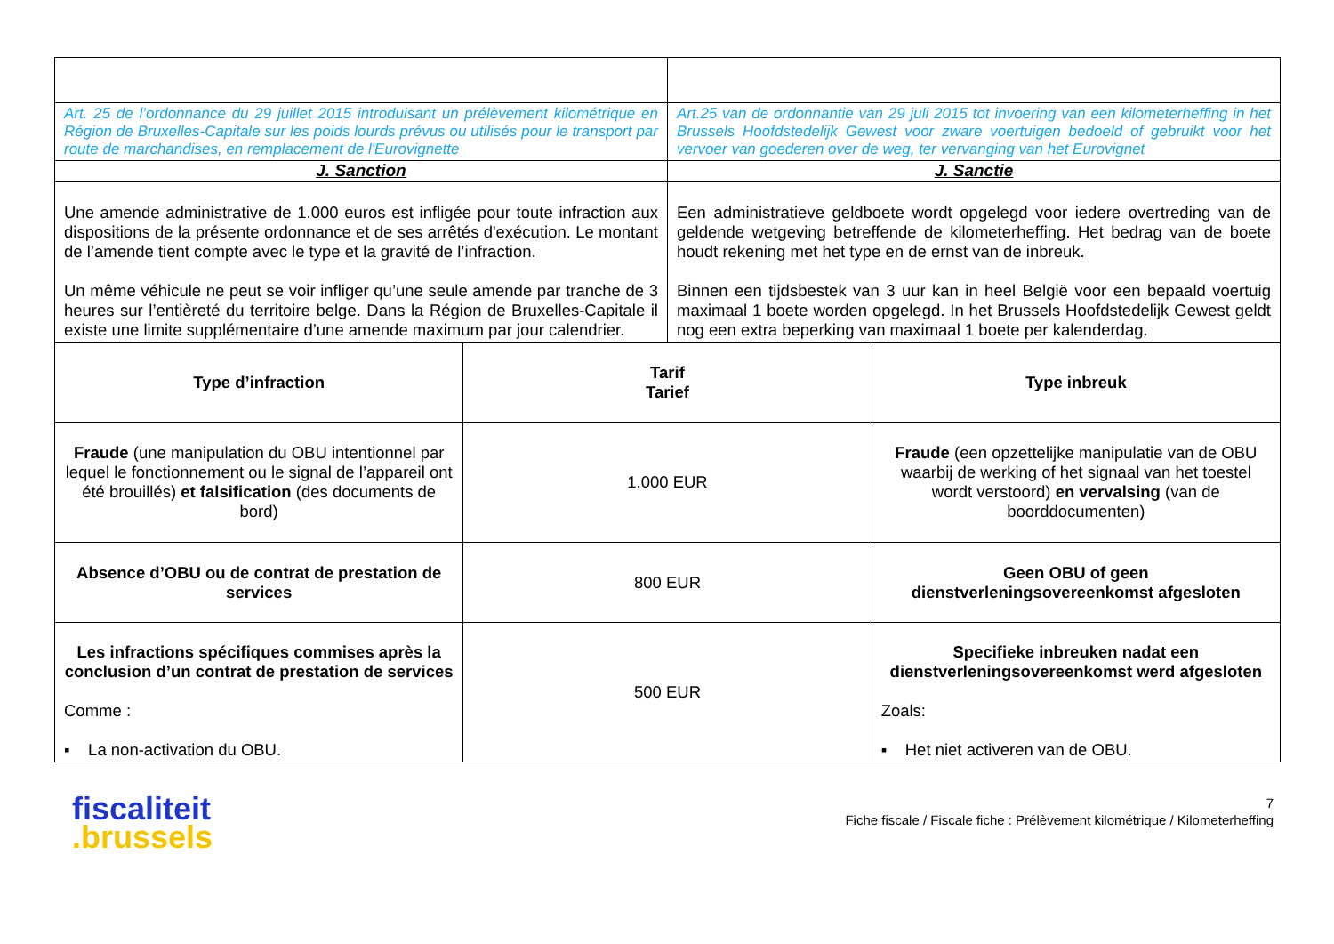| Art. 25 de l’ordonnance du 29 juillet 2015 introduisant un prélèvement kilométrique en Région de Bruxelles-Capitale sur les poids lourds prévus ou utilisés pour le transport par route de marchandises, en remplacement de l'Eurovignette | | Art.25 van de ordonnantie van 29 juli 2015 tot invoering van een kilometerheffing in het Brussels Hoofdstedelijk Gewest voor zware voertuigen bedoeld of gebruikt voor het vervoer van goederen over de weg, ter vervanging van het Eurovignet | |
| J. Sanction | | J. Sanctie | |
| Une amende administrative de 1.000 euros est infligée pour toute infraction aux dispositions de la présente ordonnance et de ses arrêtés d'exécution. Le montant de l’amende tient compte avec le type et la gravité de l’infraction. Un même véhicule ne peut se voir infliger qu’une seule amende par tranche de 3 heures sur l’entièreté du territoire belge. Dans la Région de Bruxelles-Capitale il existe une limite supplémentaire d’une amende maximum par jour calendrier. | | Een administratieve geldboete wordt opgelegd voor iedere overtreding van de geldende wetgeving betreffende de kilometerheffing. Het bedrag van de boete houdt rekening met het type en de ernst van de inbreuk. Binnen een tijdsbestek van 3 uur kan in heel België voor een bepaald voertuig maximaal 1 boete worden opgelegd. In het Brussels Hoofdstedelijk Gewest geldt nog een extra beperking van maximaal 1 boete per kalenderdag. | |
| Type d’infraction | Tarif Tarief | | Type inbreuk |
| Fraude (une manipulation du OBU intentionnel par lequel le fonctionnement ou le signal de l’appareil ont été brouillés) et falsification (des documents de bord) | 1.000 EUR | | Fraude (een opzettelijke manipulatie van de OBU waarbij de werking of het signaal van het toestel wordt verstoord) en vervalsing (van de boorddocumenten) |
| Absence d’OBU ou de contrat de prestation de services | 800 EUR | | Geen OBU of geen dienstverleningsovereenkomst afgesloten |
| Les infractions spécifiques commises après la conclusion d’un contrat de prestation de services Comme : ▪ La non-activation du OBU. | 500 EUR | | Specifieke inbreuken nadat een dienstverleningsovereenkomst werd afgesloten Zoals: ▪ Het niet activeren van de OBU. |
fiscaliteit
.brussels
7
Fiche fiscale / Fiscale fiche : Prélèvement kilométrique / Kilometerheffing